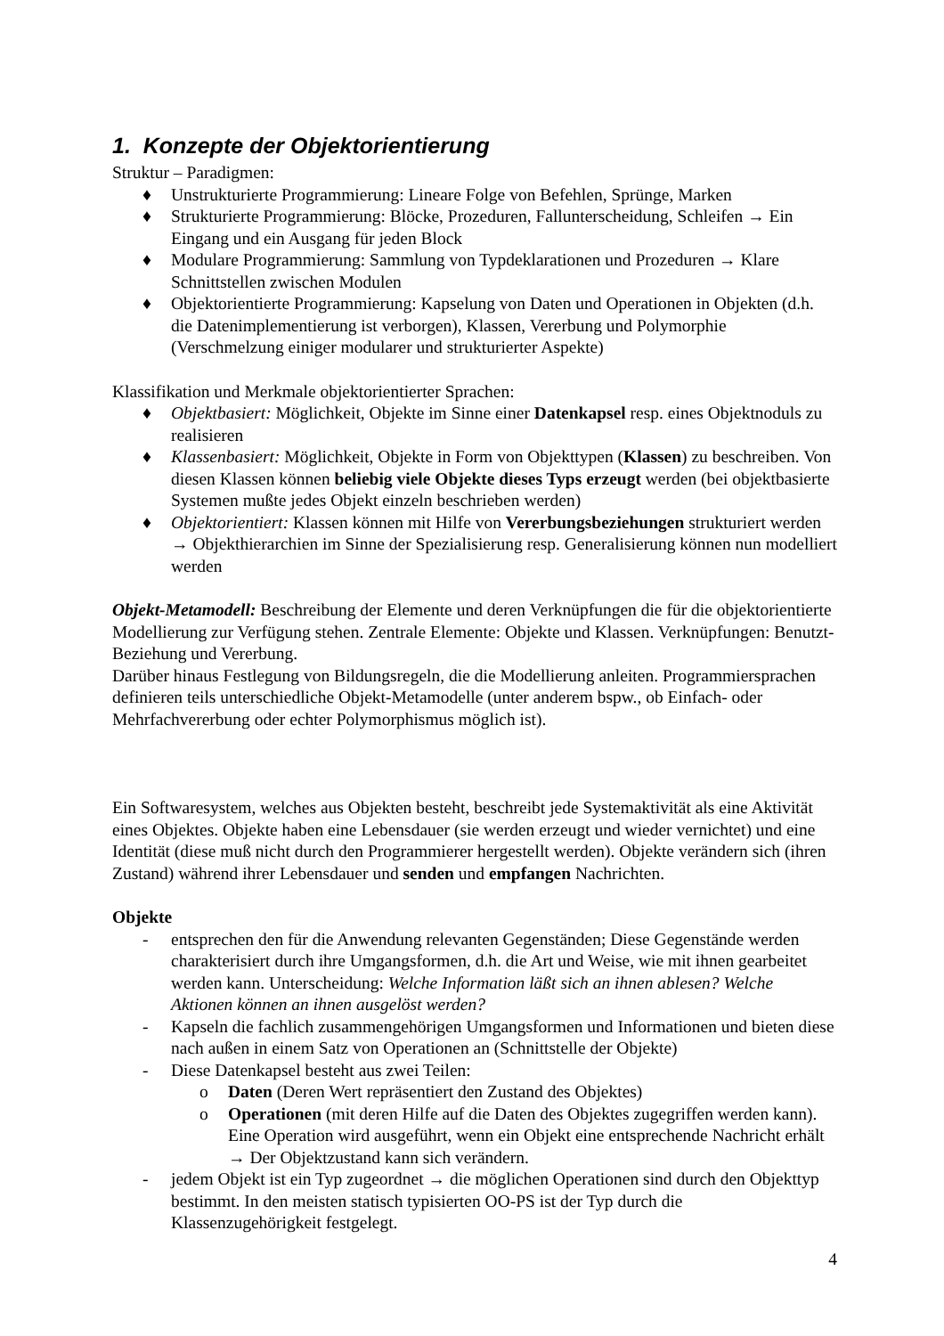1. Konzepte der Objektorientierung
Struktur – Paradigmen:
♦ Unstrukturierte Programmierung: Lineare Folge von Befehlen, Sprünge, Marken
♦ Strukturierte Programmierung: Blöcke, Prozeduren, Fallunterscheidung, Schleifen → Ein Eingang und ein Ausgang für jeden Block
♦ Modulare Programmierung: Sammlung von Typdeklarationen und Prozeduren → Klare Schnittstellen zwischen Modulen
♦ Objektorientierte Programmierung: Kapselung von Daten und Operationen in Objekten (d.h. die Datenimplementierung ist verborgen), Klassen, Vererbung und Polymorphie (Verschmelzung einiger modularer und strukturierter Aspekte)
Klassifikation und Merkmale objektorientierter Sprachen:
♦ Objektbasiert: Möglichkeit, Objekte im Sinne einer Datenkapsel resp. eines Objektnoduls zu realisieren
♦ Klassenbasiert: Möglichkeit, Objekte in Form von Objekttypen (Klassen) zu beschreiben. Von diesen Klassen können beliebig viele Objekte dieses Typs erzeugt werden (bei objektbasierte Systemen mußte jedes Objekt einzeln beschrieben werden)
♦ Objektorientiert: Klassen können mit Hilfe von Vererbungsbeziehungen strukturiert werden → Objekthierarchien im Sinne der Spezialisierung resp. Generalisierung können nun modelliert werden
Objekt-Metamodell: Beschreibung der Elemente und deren Verknüpfungen die für die objektorientierte Modellierung zur Verfügung stehen. Zentrale Elemente: Objekte und Klassen. Verknüpfungen: Benutzt-Beziehung und Vererbung.
Darüber hinaus Festlegung von Bildungsregeln, die die Modellierung anleiten. Programmiersprachen definieren teils unterschiedliche Objekt-Metamodelle (unter anderem bspw., ob Einfach- oder Mehrfachvererbung oder echter Polymorphismus möglich ist).
Ein Softwaresystem, welches aus Objekten besteht, beschreibt jede Systemaktivität als eine Aktivität eines Objektes. Objekte haben eine Lebensdauer (sie werden erzeugt und wieder vernichtet) und eine Identität (diese muß nicht durch den Programmierer hergestellt werden). Objekte verändern sich (ihren Zustand) während ihrer Lebensdauer und senden und empfangen Nachrichten.
Objekte
- entsprechen den für die Anwendung relevanten Gegenständen; Diese Gegenstände werden charakterisiert durch ihre Umgangsformen, d.h. die Art und Weise, wie mit ihnen gearbeitet werden kann. Unterscheidung: Welche Information läßt sich an ihnen ablesen? Welche Aktionen können an ihnen ausgelöst werden?
- Kapseln die fachlich zusammengehörigen Umgangsformen und Informationen und bieten diese nach außen in einem Satz von Operationen an (Schnittstelle der Objekte)
- Diese Datenkapsel besteht aus zwei Teilen:
o Daten (Deren Wert repräsentiert den Zustand des Objektes)
o Operationen (mit deren Hilfe auf die Daten des Objektes zugegriffen werden kann). Eine Operation wird ausgeführt, wenn ein Objekt eine entsprechende Nachricht erhält → Der Objektzustand kann sich verändern.
- jedem Objekt ist ein Typ zugeordnet → die möglichen Operationen sind durch den Objekttyp bestimmt. In den meisten statisch typisierten OO-PS ist der Typ durch die Klassenzugehörigkeit festgelegt.
4